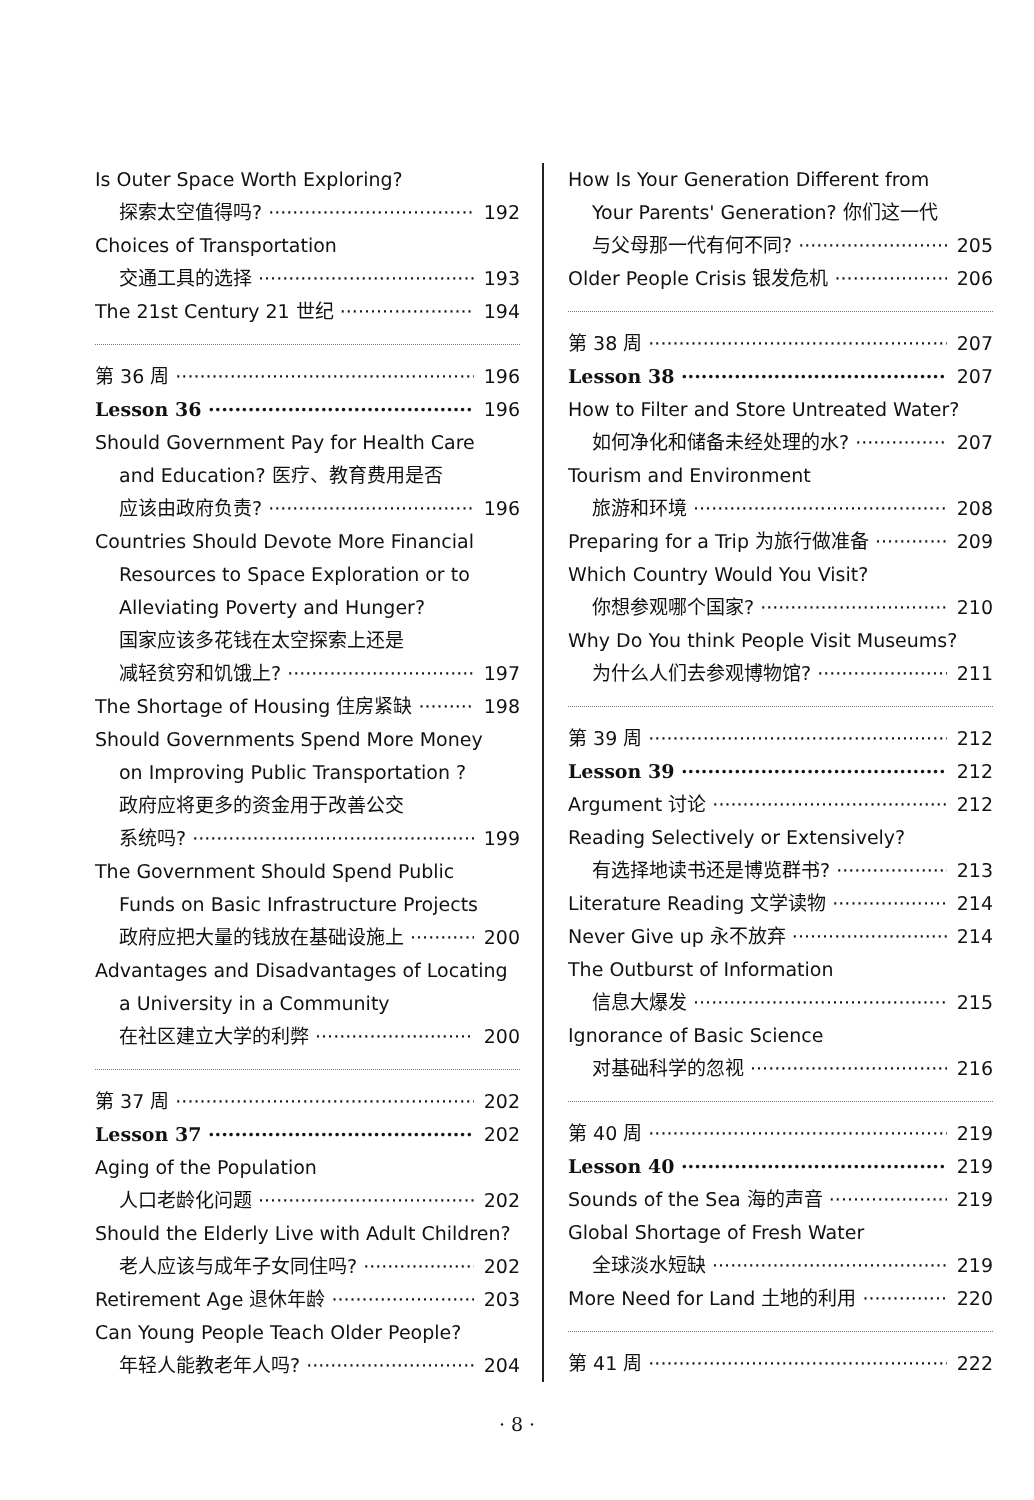Is Outer Space Worth Exploring?
探索太空值得吗? 192
Choices of Transportation
交通工具的选择 193
The 21st Century 21 世纪 194
第 36 周 196
Lesson 36 196
Should Government Pay for Health Care
and Education? 医疗、教育费用是否
应该由政府负责? 196
Countries Should Devote More Financial
Resources to Space Exploration or to
Alleviating Poverty and Hunger?
国家应该多花钱在太空探索上还是
减轻贫穷和饥饿上? 197
The Shortage of Housing 住房紧缺 198
Should Governments Spend More Money
on Improving Public Transportation ?
政府应将更多的资金用于改善公交
系统吗? 199
The Government Should Spend Public
Funds on Basic Infrastructure Projects
政府应把大量的钱放在基础设施上 200
Advantages and Disadvantages of Locating
a University in a Community
在社区建立大学的利弊 200
第 37 周 202
Lesson 37 202
Aging of the Population
人口老龄化问题 202
Should the Elderly Live with Adult Children?
老人应该与成年子女同住吗? 202
Retirement Age 退休年龄 203
Can Young People Teach Older People?
年轻人能教老年人吗? 204
How Is Your Generation Different from
Your Parents' Generation? 你们这一代
与父母那一代有何不同? 205
Older People Crisis 银发危机 206
第 38 周 207
Lesson 38 207
How to Filter and Store Untreated Water?
如何净化和储备未经处理的水? 207
Tourism and Environment
旅游和环境 208
Preparing for a Trip 为旅行做准备 209
Which Country Would You Visit?
你想参观哪个国家? 210
Why Do You think People Visit Museums?
为什么人们去参观博物馆? 211
第 39 周 212
Lesson 39 212
Argument 讨论 212
Reading Selectively or Extensively?
有选择地读书还是博览群书? 213
Literature Reading 文学读物 214
Never Give up 永不放弃 214
The Outburst of Information
信息大爆发 215
Ignorance of Basic Science
对基础科学的忽视 216
第 40 周 219
Lesson 40 219
Sounds of the Sea 海的声音 219
Global Shortage of Fresh Water
全球淡水短缺 219
More Need for Land 土地的利用 220
第 41 周 222
· 8 ·